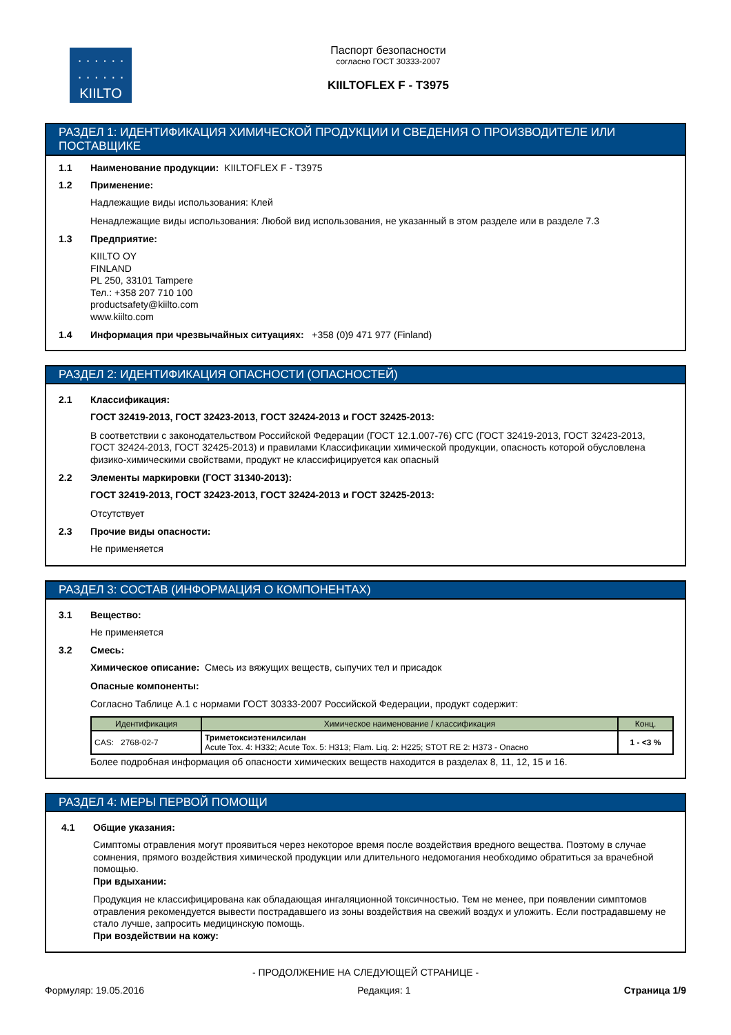· · · · · ·
· · · · · ·
KIILTO
Паспорт безопасности
согласно ГОСТ 30333-2007
KIILTOFLEX F - T3975
РАЗДЕЛ 1: ИДЕНТИФИКАЦИЯ ХИМИЧЕСКОЙ ПРОДУКЦИИ И СВЕДЕНИЯ О ПРОИЗВОДИТЕЛЕ ИЛИ ПОСТАВЩИКЕ
1.1 Наименование продукции: KIILTOFLEX F - T3975
1.2 Применение:
Надлежащие виды использования: Клей
Ненадлежащие виды использования: Любой вид использования, не указанный в этом разделе или в разделе 7.3
1.3 Предприятие:
KIILTO OY
FINLAND
PL 250, 33101 Tampere
Тел.: +358 207 710 100
productsafety@kiilto.com
www.kiilto.com
1.4 Информация при чрезвычайных ситуациях: +358 (0)9 471 977 (Finland)
РАЗДЕЛ 2: ИДЕНТИФИКАЦИЯ ОПАСНОСТИ (ОПАСНОСТЕЙ)
2.1 Классификация:
ГОСТ 32419-2013, ГОСТ 32423-2013, ГОСТ 32424-2013 и ГОСТ 32425-2013:
В соответствии с законодательством Российской Федерации (ГОСТ 12.1.007-76) СГС (ГОСТ 32419-2013, ГОСТ 32423-2013, ГОСТ 32424-2013, ГОСТ 32425-2013) и правилами Классификации химической продукции, опасность которой обусловлена физико-химическими свойствами, продукт не классифицируется как опасный
2.2 Элементы маркировки (ГОСТ 31340-2013):
ГОСТ 32419-2013, ГОСТ 32423-2013, ГОСТ 32424-2013 и ГОСТ 32425-2013:
Отсутствует
2.3 Прочие виды опасности:
Не применяется
РАЗДЕЛ 3: СОСТАВ (ИНФОРМАЦИЯ О КОМПОНЕНТАХ)
3.1 Вещество:
Не применяется
3.2 Смесь:
Химическое описание: Смесь из вяжущих веществ, сыпучих тел и присадок
Опасные компоненты:
Согласно Таблице А.1 с нормами ГОСТ 30333-2007 Российской Федерации, продукт содержит:
| Идентификация | Химическое наименование / классификация | Конц. |
| --- | --- | --- |
| CAS: 2768-02-7 | Триметоксиэтенилсилан Acute Tox. 4: H332; Acute Tox. 5: H313; Flam. Liq. 2: H225; STOT RE 2: H373 - Опасно | 1 - <3 % |
Более подробная информация об опасности химических веществ находится в разделах 8, 11, 12, 15 и 16.
РАЗДЕЛ 4: МЕРЫ ПЕРВОЙ ПОМОЩИ
4.1 Общие указания:
Симптомы отравления могут проявиться через некоторое время после воздействия вредного вещества. Поэтому в случае сомнения, прямого воздействия химической продукции или длительного недомогания необходимо обратиться за врачебной помощью.
При вдыхании:
Продукция не классифицирована как обладающая ингаляционной токсичностью. Тем не менее, при появлении симптомов отравления рекомендуется вывести пострадавшего из зоны воздействия на свежий воздух и уложить. Если пострадавшему не стало лучше, запросить медицинскую помощь.
При воздействии на кожу:
- ПРОДОЛЖЕНИЕ НА СЛЕДУЮЩЕЙ СТРАНИЦЕ -
Формуляр: 19.05.2016 Редакция: 1 Страница 1/9